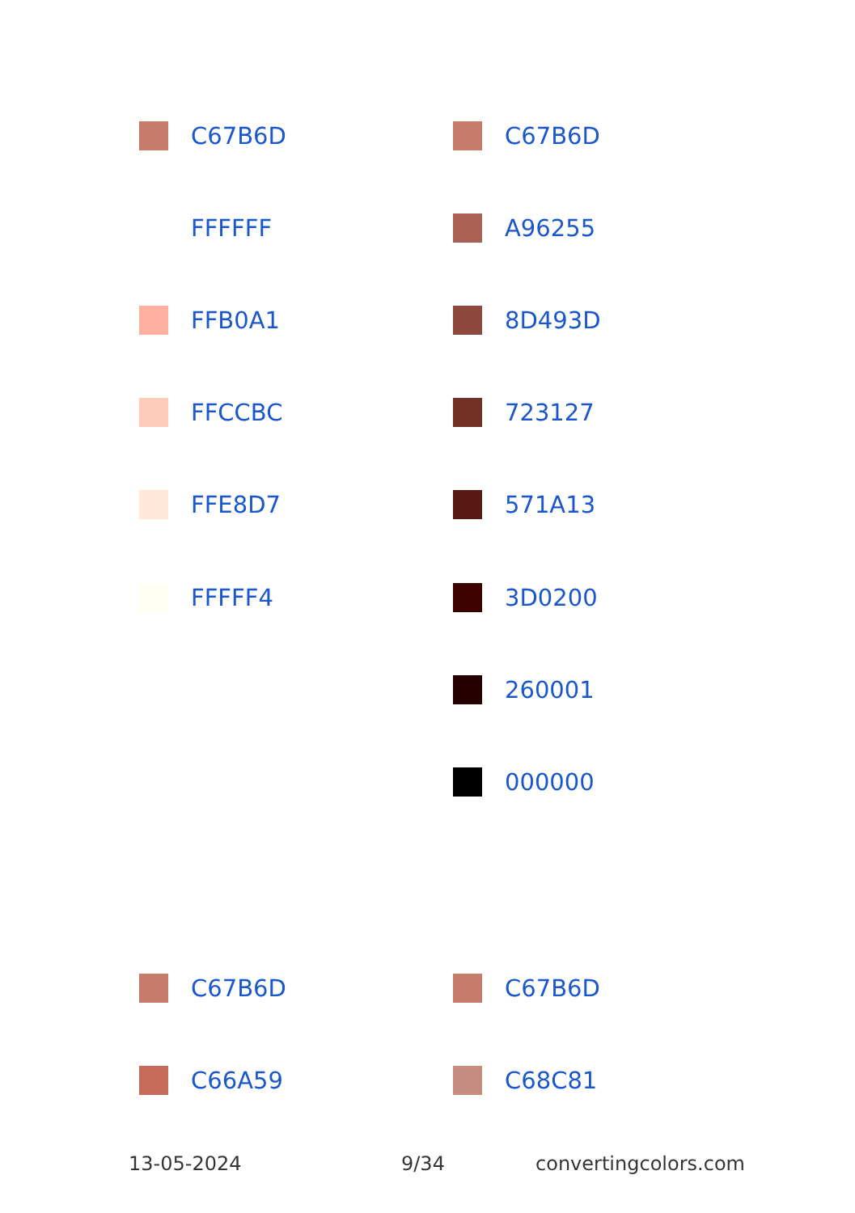C67B6D C67B6D
FFFFFF A96255
FFB0A1 8D493D
FFCCBC 723127
FFE8D7 571A13
FFFFF4 3D0200
260001
000000
C67B6D C67B6D
C66A59 C68C81
13-05-2024 9/34 convertingcolors.com